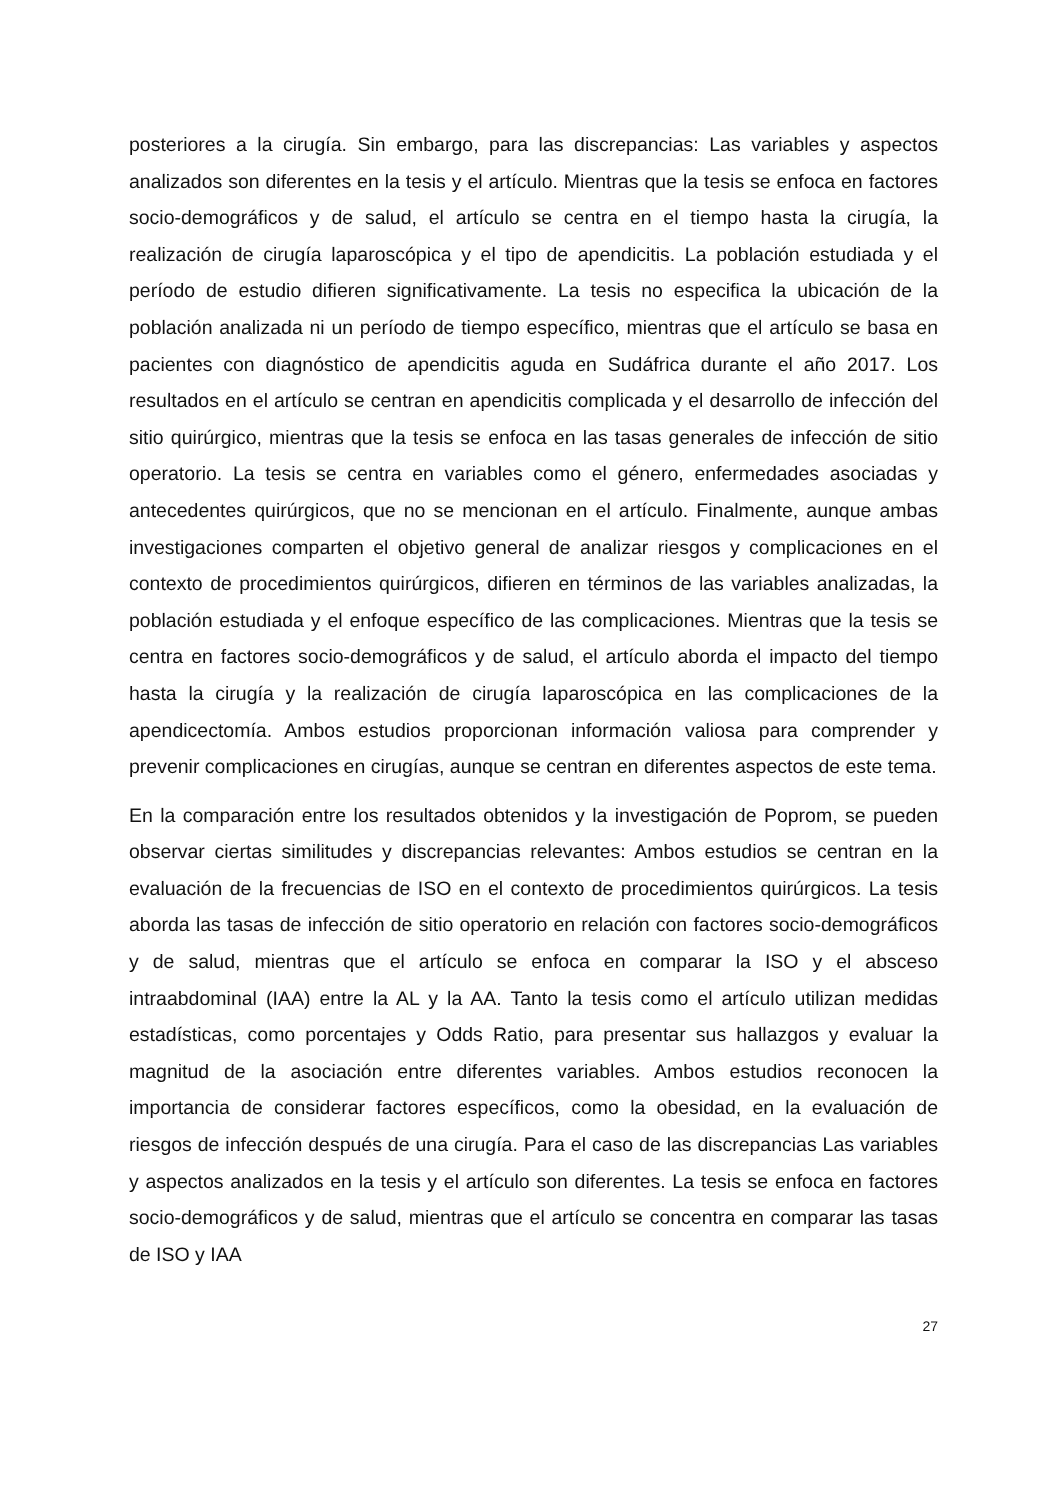posteriores a la cirugía. Sin embargo, para las discrepancias: Las variables y aspectos analizados son diferentes en la tesis y el artículo. Mientras que la tesis se enfoca en factores socio-demográficos y de salud, el artículo se centra en el tiempo hasta la cirugía, la realización de cirugía laparoscópica y el tipo de apendicitis. La población estudiada y el período de estudio difieren significativamente. La tesis no especifica la ubicación de la población analizada ni un período de tiempo específico, mientras que el artículo se basa en pacientes con diagnóstico de apendicitis aguda en Sudáfrica durante el año 2017. Los resultados en el artículo se centran en apendicitis complicada y el desarrollo de infección del sitio quirúrgico, mientras que la tesis se enfoca en las tasas generales de infección de sitio operatorio. La tesis se centra en variables como el género, enfermedades asociadas y antecedentes quirúrgicos, que no se mencionan en el artículo. Finalmente, aunque ambas investigaciones comparten el objetivo general de analizar riesgos y complicaciones en el contexto de procedimientos quirúrgicos, difieren en términos de las variables analizadas, la población estudiada y el enfoque específico de las complicaciones. Mientras que la tesis se centra en factores socio-demográficos y de salud, el artículo aborda el impacto del tiempo hasta la cirugía y la realización de cirugía laparoscópica en las complicaciones de la apendicectomía. Ambos estudios proporcionan información valiosa para comprender y prevenir complicaciones en cirugías, aunque se centran en diferentes aspectos de este tema.
En la comparación entre los resultados obtenidos y la investigación de Poprom, se pueden observar ciertas similitudes y discrepancias relevantes: Ambos estudios se centran en la evaluación de la frecuencias de ISO en el contexto de procedimientos quirúrgicos. La tesis aborda las tasas de infección de sitio operatorio en relación con factores socio-demográficos y de salud, mientras que el artículo se enfoca en comparar la ISO y el absceso intraabdominal (IAA) entre la AL y la AA. Tanto la tesis como el artículo utilizan medidas estadísticas, como porcentajes y Odds Ratio, para presentar sus hallazgos y evaluar la magnitud de la asociación entre diferentes variables. Ambos estudios reconocen la importancia de considerar factores específicos, como la obesidad, en la evaluación de riesgos de infección después de una cirugía. Para el caso de las discrepancias Las variables y aspectos analizados en la tesis y el artículo son diferentes. La tesis se enfoca en factores socio-demográficos y de salud, mientras que el artículo se concentra en comparar las tasas de ISO y IAA
27